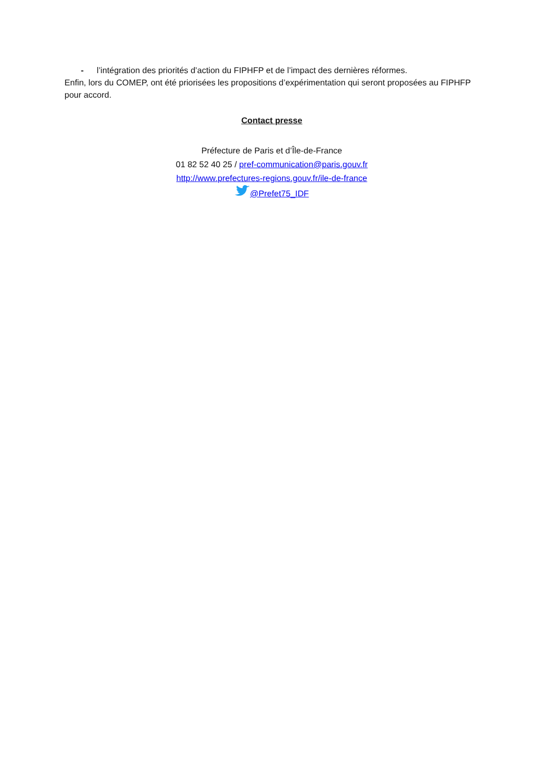- l’intégration des priorités d’action du FIPHFP et de l’impact des dernières réformes.
Enfin, lors du COMEP, ont été priorisées les propositions d’expérimentation qui seront proposées au FIPHFP pour accord.
Contact presse
Préfecture de Paris et d’Île-de-France
01 82 52 40 25 / pref-communication@paris.gouv.fr
http://www.prefectures-regions.gouv.fr/ile-de-france
@Prefet75_IDF